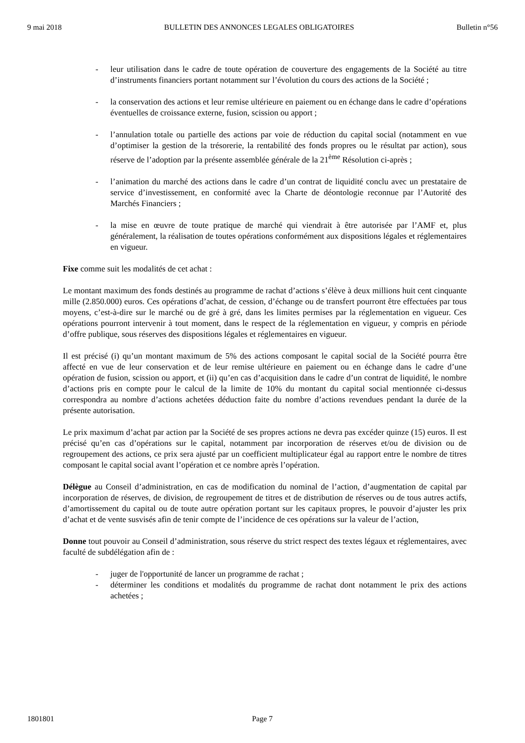9 mai 2018 BULLETIN DES ANNONCES LEGALES OBLIGATOIRES Bulletin n°56
- leur utilisation dans le cadre de toute opération de couverture des engagements de la Société au titre d’instruments financiers portant notamment sur l’évolution du cours des actions de la Société ;
- la conservation des actions et leur remise ultérieure en paiement ou en échange dans le cadre d’opérations éventuelles de croissance externe, fusion, scission ou apport ;
- l’annulation totale ou partielle des actions par voie de réduction du capital social (notamment en vue d’optimiser la gestion de la trésorerie, la rentabilité des fonds propres ou le résultat par action), sous réserve de l’adoption par la présente assemblée générale de la 21<sup>ème</sup> Résolution ci-après ;
- l’animation du marché des actions dans le cadre d’un contrat de liquidité conclu avec un prestataire de service d’investissement, en conformité avec la Charte de déontologie reconnue par l’Autorité des Marchés Financiers ;
- la mise en œuvre de toute pratique de marché qui viendrait à être autorisée par l’AMF et, plus généralement, la réalisation de toutes opérations conformément aux dispositions légales et réglementaires en vigueur.
Fixe comme suit les modalités de cet achat :
Le montant maximum des fonds destinés au programme de rachat d’actions s’élève à deux millions huit cent cinquante mille (2.850.000) euros. Ces opérations d’achat, de cession, d’échange ou de transfert pourront être effectuées par tous moyens, c’est-à-dire sur le marché ou de gré à gré, dans les limites permises par la réglementation en vigueur. Ces opérations pourront intervenir à tout moment, dans le respect de la réglementation en vigueur, y compris en période d’offre publique, sous réserves des dispositions légales et réglementaires en vigueur.
Il est précisé (i) qu’un montant maximum de 5% des actions composant le capital social de la Société pourra être affecté en vue de leur conservation et de leur remise ultérieure en paiement ou en échange dans le cadre d’une opération de fusion, scission ou apport, et (ii) qu’en cas d’acquisition dans le cadre d’un contrat de liquidité, le nombre d’actions pris en compte pour le calcul de la limite de 10% du montant du capital social mentionnée ci-dessus correspondra au nombre d’actions achetées déduction faite du nombre d’actions revendues pendant la durée de la présente autorisation.
Le prix maximum d’achat par action par la Société de ses propres actions ne devra pas excéder quinze (15) euros. Il est précisé qu’en cas d’opérations sur le capital, notamment par incorporation de réserves et/ou de division ou de regroupement des actions, ce prix sera ajusté par un coefficient multiplicateur égal au rapport entre le nombre de titres composant le capital social avant l’opération et ce nombre après l’opération.
Délègue au Conseil d’administration, en cas de modification du nominal de l’action, d’augmentation de capital par incorporation de réserves, de division, de regroupement de titres et de distribution de réserves ou de tous autres actifs, d’amortissement du capital ou de toute autre opération portant sur les capitaux propres, le pouvoir d’ajuster les prix d’achat et de vente susvisés afin de tenir compte de l’incidence de ces opérations sur la valeur de l’action,
Donne tout pouvoir au Conseil d’administration, sous réserve du strict respect des textes légaux et réglementaires, avec faculté de subdélégation afin de :
- juger de l'opportunité de lancer un programme de rachat ;
- déterminer les conditions et modalités du programme de rachat dont notamment le prix des actions achetées ;
1801801 Page 7